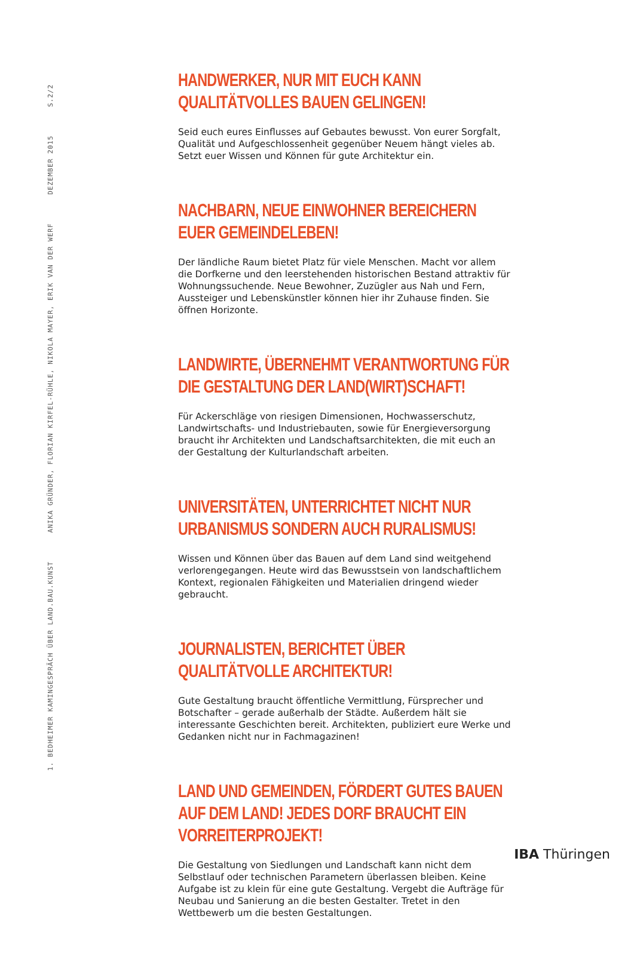1. BEDHEIMER KAMINGESPRÄCH ÜBER LAND.BAU.KUNST ANIKA GRÜNDER, FLORIAN KIRFEL-RÜHLE, NIKOLA MAYER, ERIK VAN DER WERF DEZEMBER 2015 S.2/2
HANDWERKER, NUR MIT EUCH KANN QUALITÄTVOLLES BAUEN GELINGEN!
Seid euch eures Einflusses auf Gebautes bewusst. Von eurer Sorgfalt, Qualität und Aufgeschlossenheit gegenüber Neuem hängt vieles ab. Setzt euer Wissen und Können für gute Architektur ein.
NACHBARN, NEUE EINWOHNER BEREICHERN EUER GEMEINDELEBEN!
Der ländliche Raum bietet Platz für viele Menschen. Macht vor allem die Dorfkerne und den leerstehenden historischen Bestand attraktiv für Wohnungssuchende. Neue Bewohner, Zuzügler aus Nah und Fern, Aussteiger und Lebenskünstler können hier ihr Zuhause finden. Sie öffnen Horizonte.
LANDWIRTE, ÜBERNEHMT VERANTWORTUNG FÜR DIE GESTALTUNG DER LAND(WIRT)SCHAFT!
Für Ackerschläge von riesigen Dimensionen, Hochwasserschutz, Landwirtschafts- und Industriebauten, sowie für Energieversorgung braucht ihr Architekten und Landschaftsarchitekten, die mit euch an der Gestaltung der Kulturlandschaft arbeiten.
UNIVERSITÄTEN, UNTERRICHTET NICHT NUR URBANISMUS SONDERN AUCH RURALISMUS!
Wissen und Können über das Bauen auf dem Land sind weitgehend verlorengegangen. Heute wird das Bewusstsein von landschaftlichem Kontext, regionalen Fähigkeiten und Materialien dringend wieder gebraucht.
JOURNALISTEN, BERICHTET ÜBER QUALITÄTVOLLE ARCHITEKTUR!
Gute Gestaltung braucht öffentliche Vermittlung, Fürsprecher und Botschafter – gerade außerhalb der Städte. Außerdem hält sie interessante Geschichten bereit. Architekten, publiziert eure Werke und Gedanken nicht nur in Fachmagazinen!
LAND UND GEMEINDEN, FÖRDERT GUTES BAUEN AUF DEM LAND! JEDES DORF BRAUCHT EIN VORREITERPROJEKT!
Die Gestaltung von Siedlungen und Landschaft kann nicht dem Selbstlauf oder technischen Parametern überlassen bleiben. Keine Aufgabe ist zu klein für eine gute Gestaltung. Vergebt die Aufträge für Neubau und Sanierung an die besten Gestalter. Tretet in den Wettbewerb um die besten Gestaltungen.
IBA Thüringen